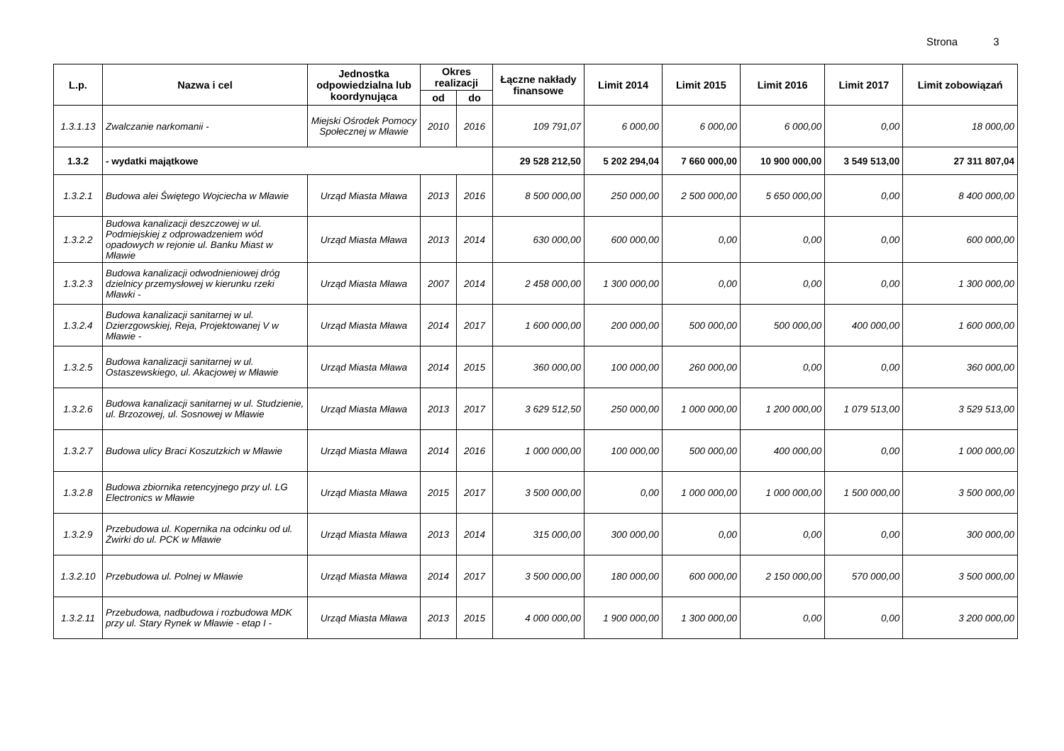Strona 3
| L.p. | Nazwa i cel | Jednostka odpowiedzialna lub koordynująca | Okres realizacji | | Łączne nakłady finansowe | Limit 2014 | Limit 2015 | Limit 2016 | Limit 2017 | Limit zobowiązań |
| --- | --- | --- | --- | --- | --- | --- | --- | --- | --- | --- |
| | | | od | do | | | | | | |
| 1.3.1.13 | Zwalczanie narkomanii - | Miejski Ośrodek Pomocy Społecznej w Mławie | 2010 | 2016 | 109 791,07 | 6 000,00 | 6 000,00 | 6 000,00 | 0,00 | 18 000,00 |
| 1.3.2 | - wydatki majątkowe | | | | 29 528 212,50 | 5 202 294,04 | 7 660 000,00 | 10 900 000,00 | 3 549 513,00 | 27 311 807,04 |
| 1.3.2.1 | Budowa alei Świętego Wojciecha w Mławie | Urząd Miasta Mława | 2013 | 2016 | 8 500 000,00 | 250 000,00 | 2 500 000,00 | 5 650 000,00 | 0,00 | 8 400 000,00 |
| 1.3.2.2 | Budowa kanalizacji deszczowej w ul. Podmiejskiej z odprowadzeniem wód opadowych w rejonie ul. Banku Miast w Mławie | Urząd Miasta Mława | 2013 | 2014 | 630 000,00 | 600 000,00 | 0,00 | 0,00 | 0,00 | 600 000,00 |
| 1.3.2.3 | Budowa kanalizacji odwodnieniowej dróg dzielnicy przemysłowej w kierunku rzeki Mławki - | Urząd Miasta Mława | 2007 | 2014 | 2 458 000,00 | 1 300 000,00 | 0,00 | 0,00 | 0,00 | 1 300 000,00 |
| 1.3.2.4 | Budowa kanalizacji sanitarnej w ul. Dzierzgowskiej, Reja, Projektowanej V w Mławie - | Urząd Miasta Mława | 2014 | 2017 | 1 600 000,00 | 200 000,00 | 500 000,00 | 500 000,00 | 400 000,00 | 1 600 000,00 |
| 1.3.2.5 | Budowa kanalizacji sanitarnej w ul. Ostaszewskiego, ul. Akacjowej w Mławie | Urząd Miasta Mława | 2014 | 2015 | 360 000,00 | 100 000,00 | 260 000,00 | 0,00 | 0,00 | 360 000,00 |
| 1.3.2.6 | Budowa kanalizacji sanitarnej w ul. Studzienie, ul. Brzozowej, ul. Sosnowej w Mławie | Urząd Miasta Mława | 2013 | 2017 | 3 629 512,50 | 250 000,00 | 1 000 000,00 | 1 200 000,00 | 1 079 513,00 | 3 529 513,00 |
| 1.3.2.7 | Budowa ulicy Braci Koszutzkich w Mławie | Urząd Miasta Mława | 2014 | 2016 | 1 000 000,00 | 100 000,00 | 500 000,00 | 400 000,00 | 0,00 | 1 000 000,00 |
| 1.3.2.8 | Budowa zbiornika retencyjnego przy ul. LG Electronics w Mławie | Urząd Miasta Mława | 2015 | 2017 | 3 500 000,00 | 0,00 | 1 000 000,00 | 1 000 000,00 | 1 500 000,00 | 3 500 000,00 |
| 1.3.2.9 | Przebudowa ul. Kopernika na odcinku od ul. Żwirki do ul. PCK w Mławie | Urząd Miasta Mława | 2013 | 2014 | 315 000,00 | 300 000,00 | 0,00 | 0,00 | 0,00 | 300 000,00 |
| 1.3.2.10 | Przebudowa ul. Polnej w Mławie | Urząd Miasta Mława | 2014 | 2017 | 3 500 000,00 | 180 000,00 | 600 000,00 | 2 150 000,00 | 570 000,00 | 3 500 000,00 |
| 1.3.2.11 | Przebudowa, nadbudowa i rozbudowa MDK przy ul. Stary Rynek w Mławie - etap I - | Urząd Miasta Mława | 2013 | 2015 | 4 000 000,00 | 1 900 000,00 | 1 300 000,00 | 0,00 | 0,00 | 3 200 000,00 |